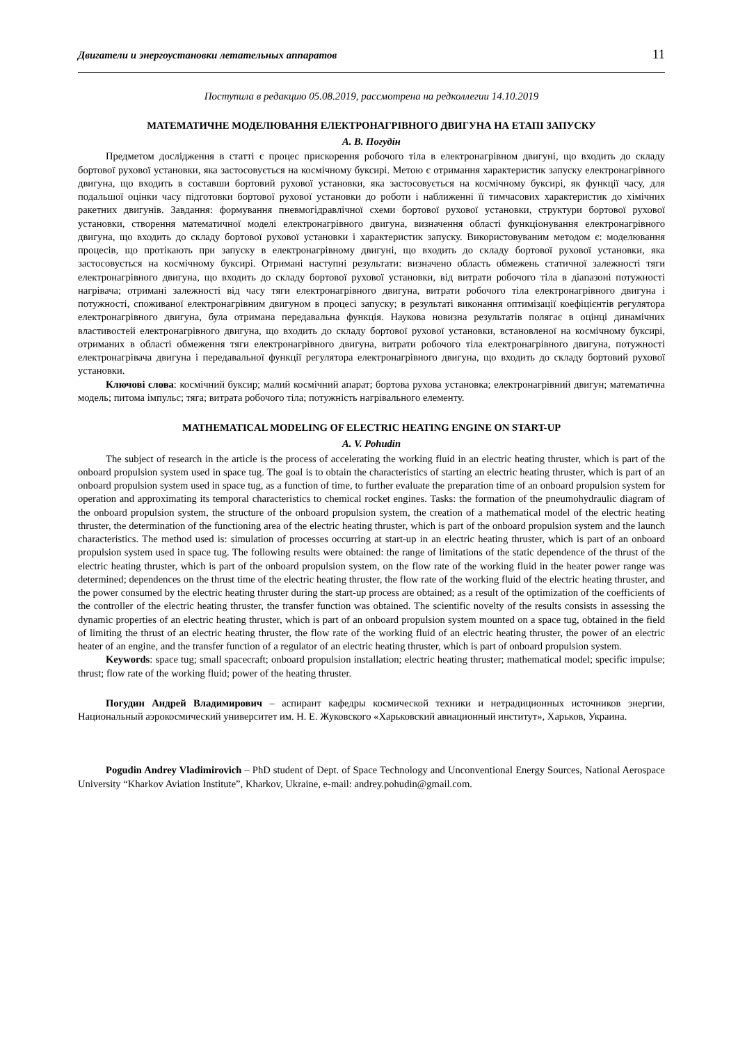Двигатели и энергоустановки летательных аппаратов 11
Поступила в редакцию 05.08.2019, рассмотрена на редколлегии 14.10.2019
МАТЕМАТИЧНЕ МОДЕЛЮВАННЯ ЕЛЕКТРОНАГРІВНОГО ДВИГУНА НА ЕТАПІ ЗАПУСКУ
А. В. Погудін
Предметом дослідження в статті є процес прискорення робочого тіла в електронагрівном двигуні, що входить до складу бортової рухової установки, яка застосовується на космічному буксирі. Метою є отримання характеристик запуску електронагрівного двигуна, що входить в составши бортовий рухової установки, яка застосовується на космічному буксирі, як функції часу, для подальшої оцінки часу підготовки бортової рухової установки до роботи і наближенні її тимчасових характеристик до хімічних ракетних двигунів. Завдання: формування пневмогідравлічної схеми бортової рухової установки, структури бортової рухової установки, створення математичної моделі електронагрівного двигуна, визначення області функціонування електронагрівного двигуна, що входить до складу бортової рухової установки і характеристик запуску. Використовуваним методом є: моделювання процесів, що протікають при запуску в електронагрівному двигуні, що входить до складу бортової рухової установки, яка застосовується на космічному буксирі. Отримані наступні результати: визначено область обмежень статичної залежності тяги електронагрівного двигуна, що входить до складу бортової рухової установки, від витрати робочого тіла в діапазоні потужності нагрівача; отримані залежності від часу тяги електронагрівного двигуна, витрати робочого тіла електронагрівного двигуна і потужності, споживаної електронагрівним двигуном в процесі запуску; в результаті виконання оптимізації коефіцієнтів регулятора електронагрівного двигуна, була отримана передавальна функція. Наукова новизна результатів полягає в оцінці динамічних властивостей електронагрівного двигуна, що входить до складу бортової рухової установки, встановленої на космічному буксирі, отриманих в області обмеження тяги електронагрівного двигуна, витрати робочого тіла електронагрівного двигуна, потужності електронагрівача двигуна і передавальної функції регулятора електронагрівного двигуна, що входить до складу бортовий рухової установки.
Ключові слова: космічний буксир; малий космічний апарат; бортова рухова установка; електронагрівний двигун; математична модель; питома імпульс; тяга; витрата робочого тіла; потужність нагрівального елементу.
MATHEMATICAL MODELING OF ELECTRIC HEATING ENGINE ON START-UP
A. V. Pohudin
The subject of research in the article is the process of accelerating the working fluid in an electric heating thruster, which is part of the onboard propulsion system used in space tug. The goal is to obtain the characteristics of starting an electric heating thruster, which is part of an onboard propulsion system used in space tug, as a function of time, to further evaluate the preparation time of an onboard propulsion system for operation and approximating its temporal characteristics to chemical rocket engines. Tasks: the formation of the pneumohydraulic diagram of the onboard propulsion system, the structure of the onboard propulsion system, the creation of a mathematical model of the electric heating thruster, the determination of the functioning area of the electric heating thruster, which is part of the onboard propulsion system and the launch characteristics. The method used is: simulation of processes occurring at start-up in an electric heating thruster, which is part of an onboard propulsion system used in space tug. The following results were obtained: the range of limitations of the static dependence of the thrust of the electric heating thruster, which is part of the onboard propulsion system, on the flow rate of the working fluid in the heater power range was determined; dependences on the thrust time of the electric heating thruster, the flow rate of the working fluid of the electric heating thruster, and the power consumed by the electric heating thruster during the start-up process are obtained; as a result of the optimization of the coefficients of the controller of the electric heating thruster, the transfer function was obtained. The scientific novelty of the results consists in assessing the dynamic properties of an electric heating thruster, which is part of an onboard propulsion system mounted on a space tug, obtained in the field of limiting the thrust of an electric heating thruster, the flow rate of the working fluid of an electric heating thruster, the power of an electric heater of an engine, and the transfer function of a regulator of an electric heating thruster, which is part of onboard propulsion system.
Keywords: space tug; small spacecraft; onboard propulsion installation; electric heating thruster; mathematical model; specific impulse; thrust; flow rate of the working fluid; power of the heating thruster.
Погудин Андрей Владимирович – аспирант кафедры космической техники и нетрадиционных источников энергии, Национальный аэрокосмический университет им. Н. Е. Жуковского «Харьковский авиационный институт», Харьков, Украина.
Pogudin Andrey Vladimirovich – PhD student of Dept. of Space Technology and Unconventional Energy Sources, National Aerospace University “Kharkov Aviation Institute”, Kharkov, Ukraine, e-mail: andrey.pohudin@gmail.com.